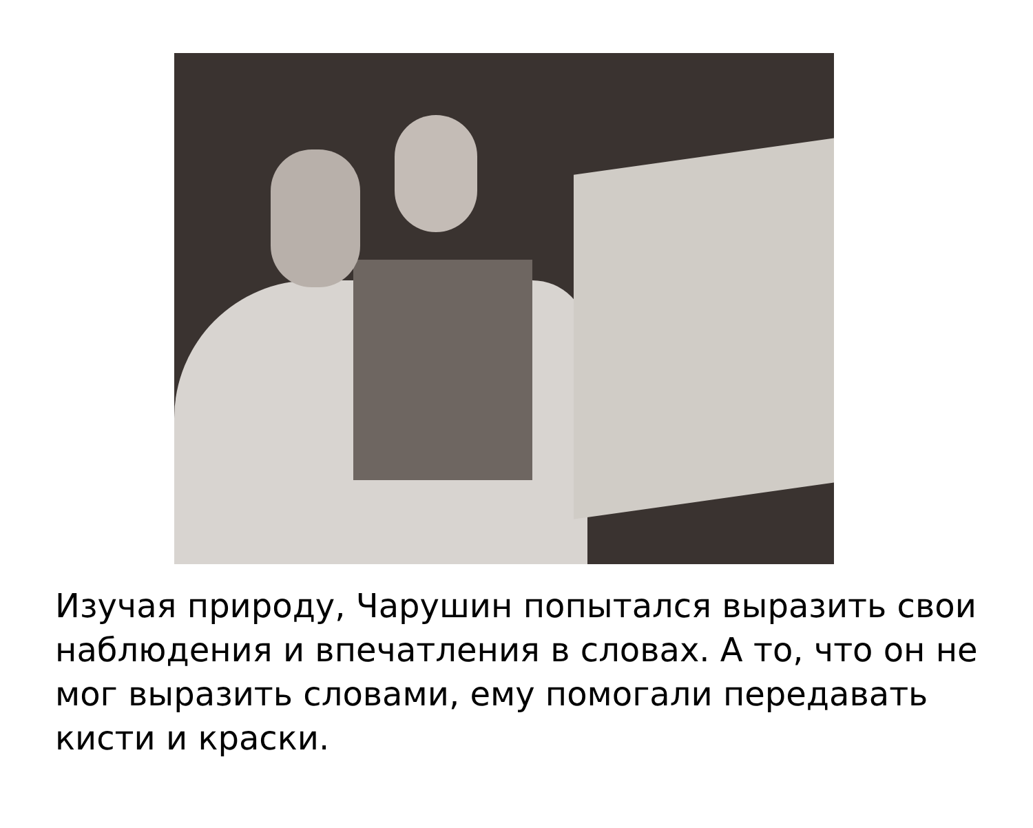Изучая природу, Чарушин попытался выразить свои наблюдения и впечатления в словах. А то, что он не мог выразить словами, ему помогали передавать кисти и краски.